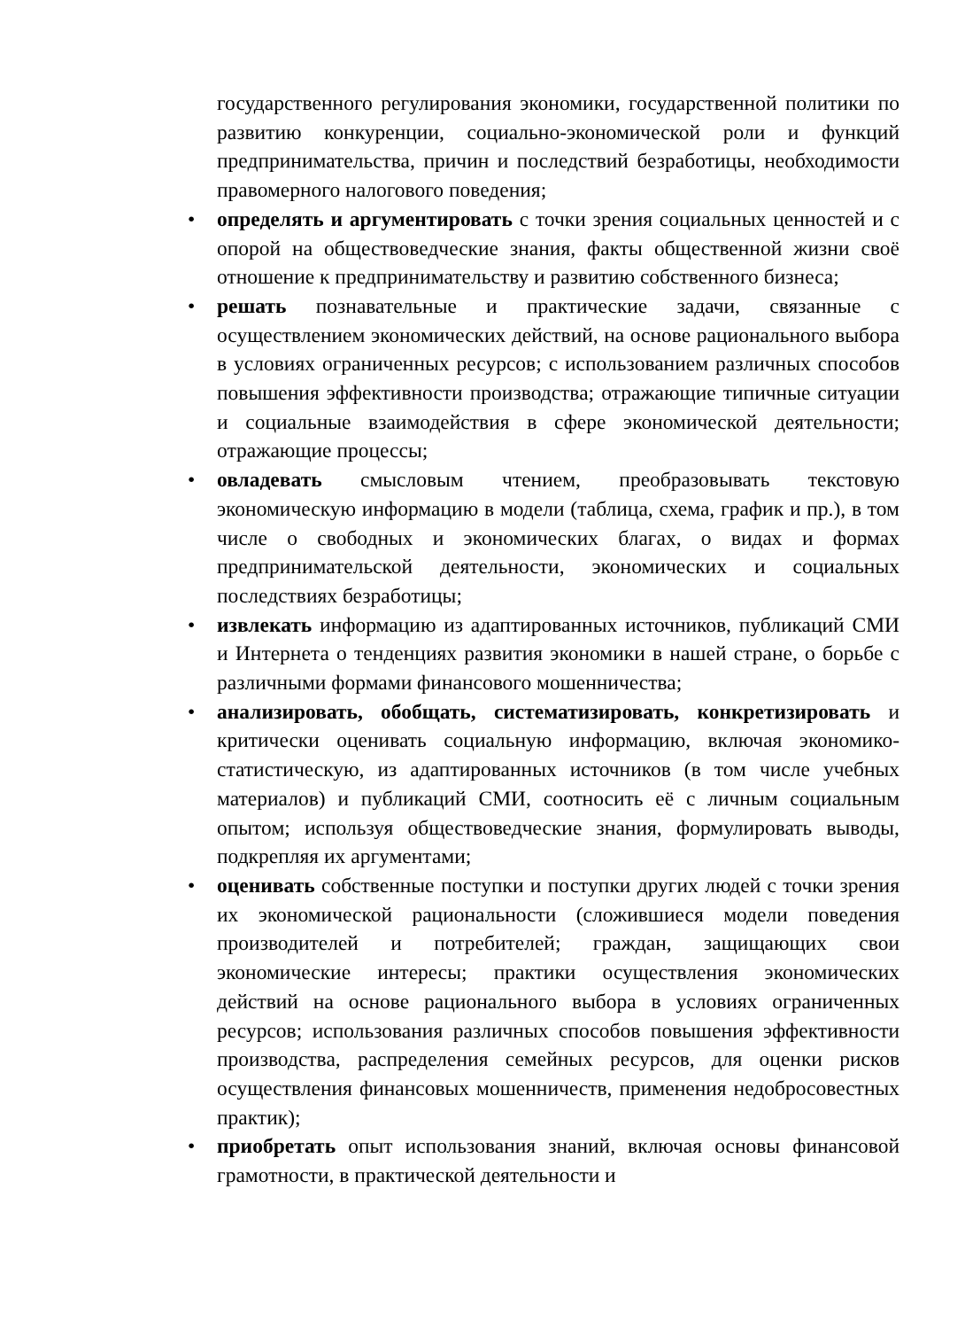государственного регулирования экономики, государственной политики по развитию конкуренции, социально-экономической роли и функций предпринимательства, причин и последствий безработицы, необходимости правомерного налогового поведения;
• определять и аргументировать с точки зрения социальных ценностей и с опорой на обществоведческие знания, факты общественной жизни своё отношение к предпринимательству и развитию собственного бизнеса;
• решать познавательные и практические задачи, связанные с осуществлением экономических действий, на основе рационального выбора в условиях ограниченных ресурсов; с использованием различных способов повышения эффективности производства; отражающие типичные ситуации и социальные взаимодействия в сфере экономической деятельности; отражающие процессы;
• овладевать смысловым чтением, преобразовывать текстовую экономическую информацию в модели (таблица, схема, график и пр.), в том числе о свободных и экономических благах, о видах и формах предпринимательской деятельности, экономических и социальных последствиях безработицы;
• извлекать информацию из адаптированных источников, публикаций СМИ и Интернета о тенденциях развития экономики в нашей стране, о борьбе с различными формами финансового мошенничества;
• анализировать, обобщать, систематизировать, конкретизировать и критически оценивать социальную информацию, включая экономико-статистическую, из адаптированных источников (в том числе учебных материалов) и публикаций СМИ, соотносить её с личным социальным опытом; используя обществоведческие знания, формулировать выводы, подкрепляя их аргументами;
• оценивать собственные поступки и поступки других людей с точки зрения их экономической рациональности (сложившиеся модели поведения производителей и потребителей; граждан, защищающих свои экономические интересы; практики осуществления экономических действий на основе рационального выбора в условиях ограниченных ресурсов; использования различных способов повышения эффективности производства, распределения семейных ресурсов, для оценки рисков осуществления финансовых мошенничеств, применения недобросовестных практик);
• приобретать опыт использования знаний, включая основы финансовой грамотности, в практической деятельности и